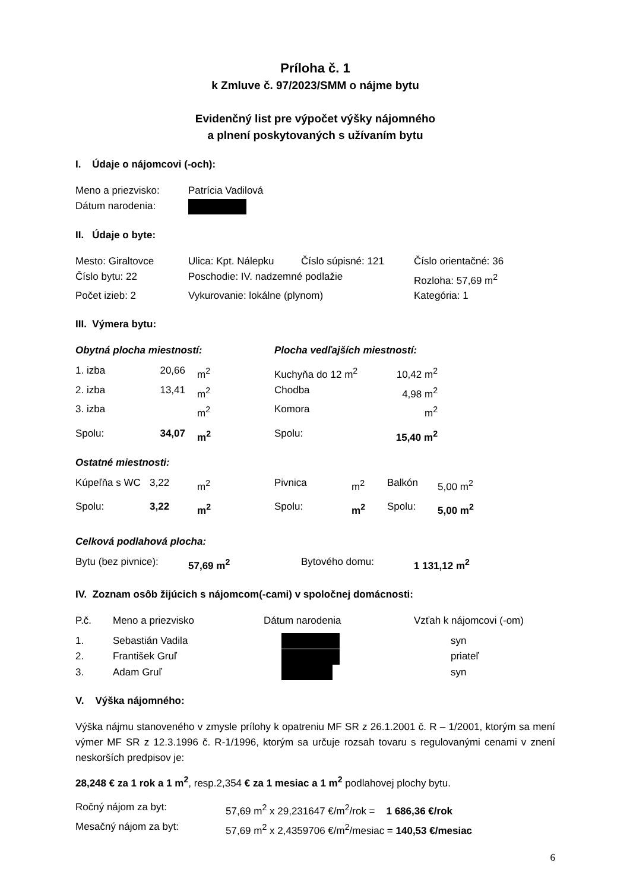Príloha č. 1
k Zmluve č. 97/2023/SMM o nájme bytu
Evidenčný list pre výpočet výšky nájomného
a plnení poskytovaných s užívaním bytu
I. Údaje o nájomcovi (-och):
| Meno a priezvisko: | Patrícia Vadilová |
| Dátum narodenia: | |
II. Údaje o byte:
| Mesto: Giraltovce | Ulica: Kpt. Nálepku | Číslo súpisné: 121 | Číslo orientačné: 36 |
| Číslo bytu: 22 | Poschodie: IV. nadzemné podlažie | | Rozloha: 57,69 m<sup>2</sup> |
| Počet izieb: 2 | Vykurovanie: lokálne (plynom) | | Kategória: 1 |
III. Výmera bytu:
| Obytná plocha miestností: | | | Plocha vedľajších miestností: | |
| 1. izba | 20,66 | m<sup>2</sup> | Kuchyňa do 12 m<sup>2</sup> | 10,42 m<sup>2</sup> |
| 2. izba | 13,41 | m<sup>2</sup> | Chodba | 4,98 m<sup>2</sup> |
| 3. izba | | m<sup>2</sup> | Komora | m<sup>2</sup> |
| Spolu: | 34,07 | m<sup>2</sup> | Spolu: | 15,40 m<sup>2</sup> |
Ostatné miestnosti:
| Kúpeľňa s WC | 3,22 | m<sup>2</sup> | Pivnica | m<sup>2</sup> | Balkón | 5,00 m<sup>2</sup> |
| Spolu: | 3,22 | m<sup>2</sup> | Spolu: | m<sup>2</sup> | Spolu: | 5,00 m<sup>2</sup> |
Celková podlahová plocha:
| Bytu (bez pivnice): | 57,69 m<sup>2</sup> | Bytového domu: | 1 131,12 m<sup>2</sup> |
IV. Zoznam osôb žijúcich s nájomcom(-cami) v spoločnej domácnosti:
| P.č. | Meno a priezvisko | Dátum narodenia | Vzťah k nájomcovi (-om) |
| 1. | Sebastián Vadila | | syn |
| 2. | František Gruľ | | priateľ |
| 3. | Adam Gruľ | | syn |
V. Výška nájomného:
Výška nájmu stanoveného v zmysle prílohy k opatreniu MF SR z 26.1.2001 č. R – 1/2001, ktorým sa mení výmer MF SR z 12.3.1996 č. R-1/1996, ktorým sa určuje rozsah tovaru s regulovanými cenami v znení neskorších predpisov je:
28,248 € za 1 rok a 1 m<sup>2</sup>, resp.2,354 € za 1 mesiac a 1 m<sup>2</sup> podlahovej plochy bytu.
| Ročný nájom za byt: | 57,69 m<sup>2</sup> x 29,231647 €/m<sup>2</sup>/rok = 1 686,36 €/rok |
| Mesačný nájom za byt: | 57,69 m<sup>2</sup> x 2,4359706 €/m<sup>2</sup>/mesiac = 140,53 €/mesiac |
6